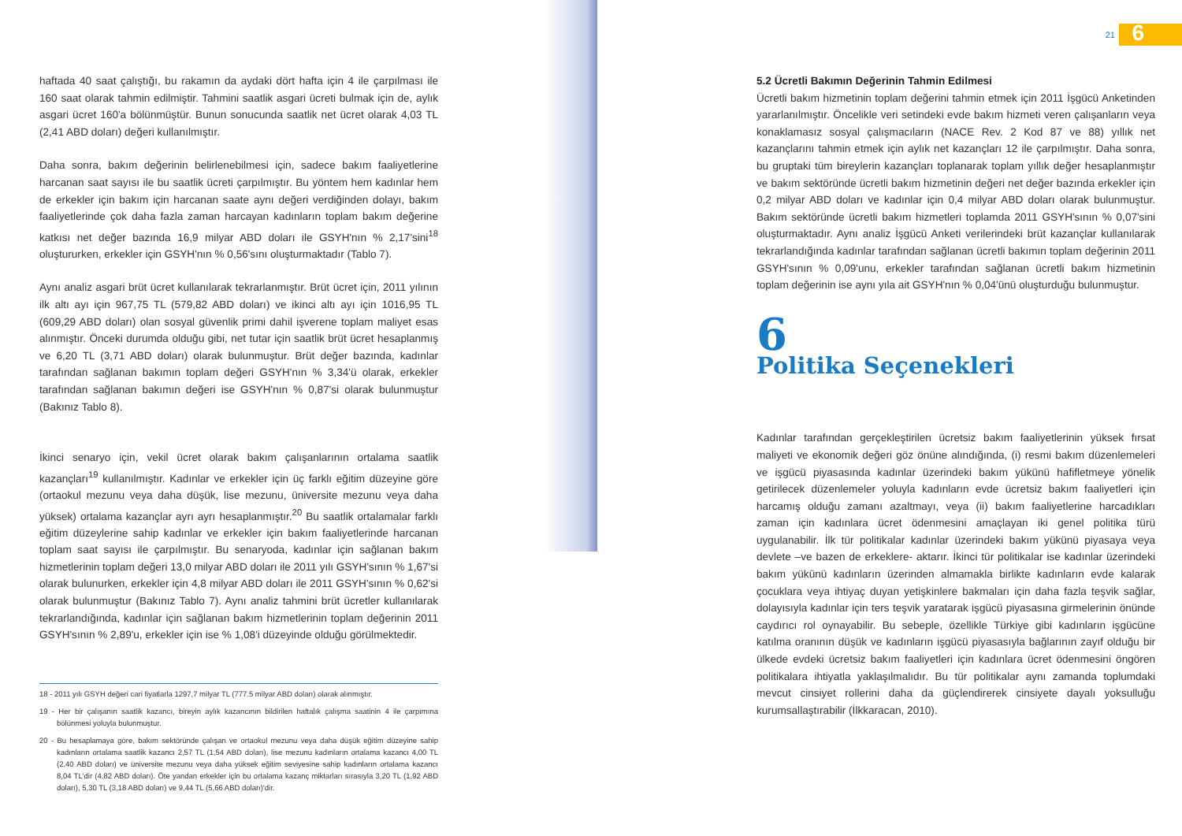21 6
haftada 40 saat çalıştığı, bu rakamın da aydaki dört hafta için 4 ile çarpılması ile 160 saat olarak tahmin edilmiştir. Tahmini saatlik asgari ücreti bulmak için de, aylık asgari ücret 160'a bölünmüştür. Bunun sonucunda saatlik net ücret olarak 4,03 TL (2,41 ABD doları) değeri kullanılmıştır.
Daha sonra, bakım değerinin belirlenebilmesi için, sadece bakım faaliyetlerine harcanan saat sayısı ile bu saatlik ücreti çarpılmıştır. Bu yöntem hem kadınlar hem de erkekler için bakım için harcanan saate aynı değeri verdiğinden dolayı, bakım faaliyetlerinde çok daha fazla zaman harcayan kadınların toplam bakım değerine katkısı net değer bazında 16,9 milyar ABD doları ile GSYH'nın % 2,17'sini<sup>18</sup> oluştururken, erkekler için GSYH'nın % 0,56'sını oluşturmaktadır (Tablo 7).
Aynı analiz asgari brüt ücret kullanılarak tekrarlanmıştır. Brüt ücret için, 2011 yılının ilk altı ayı için 967,75 TL (579,82 ABD doları) ve ikinci altı ayı için 1016,95 TL (609,29 ABD doları) olan sosyal güvenlik primi dahil işverene toplam maliyet esas alınmıştır. Önceki durumda olduğu gibi, net tutar için saatlik brüt ücret hesaplanmış ve 6,20 TL (3,71 ABD doları) olarak bulunmuştur. Brüt değer bazında, kadınlar tarafından sağlanan bakımın toplam değeri GSYH'nın % 3,34'ü olarak, erkekler tarafından sağlanan bakımın değeri ise GSYH'nın % 0,87'si olarak bulunmuştur (Bakınız Tablo 8).
İkinci senaryo için, vekil ücret olarak bakım çalışanlarının ortalama saatlik kazançları<sup>19</sup> kullanılmıştır. Kadınlar ve erkekler için üç farklı eğitim düzeyine göre (ortaokul mezunu veya daha düşük, lise mezunu, üniversite mezunu veya daha yüksek) ortalama kazançlar ayrı ayrı hesaplanmıştır.<sup>20</sup> Bu saatlik ortalamalar farklı eğitim düzeylerine sahip kadınlar ve erkekler için bakım faaliyetlerinde harcanan toplam saat sayısı ile çarpılmıştır. Bu senaryoda, kadınlar için sağlanan bakım hizmetlerinin toplam değeri 13,0 milyar ABD doları ile 2011 yılı GSYH'sının % 1,67'si olarak bulunurken, erkekler için 4,8 milyar ABD doları ile 2011 GSYH'sının % 0,62'si olarak bulunmuştur (Bakınız Tablo 7). Aynı analiz tahmini brüt ücretler kullanılarak tekrarlandığında, kadınlar için sağlanan bakım hizmetlerinin toplam değerinin 2011 GSYH'sının % 2,89'u, erkekler için ise % 1,08'i düzeyinde olduğu görülmektedir.
18 - 2011 yılı GSYH değeri cari fiyatlarla 1297,7 milyar TL (777.5 milyar ABD doları) olarak alınmıştır.
19 - Her bir çalışanın saatlik kazancı, bireyin aylık kazancının bildirilen haftalık çalışma saatinin 4 ile çarpımına bölünmesi yoluyla bulunmuştur.
20 - Bu hesaplamaya göre, bakım sektöründe çalışan ve ortaokul mezunu veya daha düşük eğitim düzeyine sahip kadınların ortalama saatlik kazancı 2,57 TL (1,54 ABD doları), lise mezunu kadınların ortalama kazancı 4,00 TL (2,40 ABD doları) ve üniversite mezunu veya daha yüksek eğitim seviyesine sahip kadınların ortalama kazancı 8,04 TL'dir (4,82 ABD doları). Öte yandan erkekler için bu ortalama kazanç miktarları sırasıyla 3,20 TL (1,92 ABD doları), 5,30 TL (3,18 ABD doları) ve 9,44 TL (5,66 ABD doları)'dir.
5.2 Ücretli Bakımın Değerinin Tahmin Edilmesi
Ücretli bakım hizmetinin toplam değerini tahmin etmek için 2011 İşgücü Anketinden yararlanılmıştır. Öncelikle veri setindeki evde bakım hizmeti veren çalışanların veya konaklamasız sosyal çalışmacıların (NACE Rev. 2 Kod 87 ve 88) yıllık net kazançlarını tahmin etmek için aylık net kazançları 12 ile çarpılmıştır. Daha sonra, bu gruptaki tüm bireylerin kazançları toplanarak toplam yıllık değer hesaplanmıştır ve bakım sektöründe ücretli bakım hizmetinin değeri net değer bazında erkekler için 0,2 milyar ABD doları ve kadınlar için 0,4 milyar ABD doları olarak bulunmuştur. Bakım sektöründe ücretli bakım hizmetleri toplamda 2011 GSYH'sının % 0,07'sini oluşturmaktadır. Aynı analiz İşgücü Anketi verilerindeki brüt kazançlar kullanılarak tekrarlandığında kadınlar tarafından sağlanan ücretli bakımın toplam değerinin 2011 GSYH'sının % 0,09'unu, erkekler tarafından sağlanan ücretli bakım hizmetinin toplam değerinin ise aynı yıla ait GSYH'nın % 0,04'ünü oluşturduğu bulunmuştur.
6
Politika Seçenekleri
Kadınlar tarafından gerçekleştirilen ücretsiz bakım faaliyetlerinin yüksek fırsat maliyeti ve ekonomik değeri göz önüne alındığında, (i) resmi bakım düzenlemeleri ve işgücü piyasasında kadınlar üzerindeki bakım yükünü hafifletmeye yönelik getirilecek düzenlemeler yoluyla kadınların evde ücretsiz bakım faaliyetleri için harcamış olduğu zamanı azaltmayı, veya (ii) bakım faaliyetlerine harcadıkları zaman için kadınlara ücret ödenmesini amaçlayan iki genel politika türü uygulanabilir. İlk tür politikalar kadınlar üzerindeki bakım yükünü piyasaya veya devlete –ve bazen de erkeklere- aktarır. İkinci tür politikalar ise kadınlar üzerindeki bakım yükünü kadınların üzerinden almamakla birlikte kadınların evde kalarak çocuklara veya ihtiyaç duyan yetişkinlere bakmaları için daha fazla teşvik sağlar, dolayısıyla kadınlar için ters teşvik yaratarak işgücü piyasasına girmelerinin önünde caydırıcı rol oynayabilir. Bu sebeple, özellikle Türkiye gibi kadınların işgücüne katılma oranının düşük ve kadınların işgücü piyasasıyla bağlarının zayıf olduğu bir ülkede evdeki ücretsiz bakım faaliyetleri için kadınlara ücret ödenmesini öngören politikalara ihtiyatla yaklaşılmalıdır. Bu tür politikalar aynı zamanda toplumdaki mevcut cinsiyet rollerini daha da güçlendirerek cinsiyete dayalı yoksulluğu kurumsallaştırabilir (İlkkaracan, 2010).